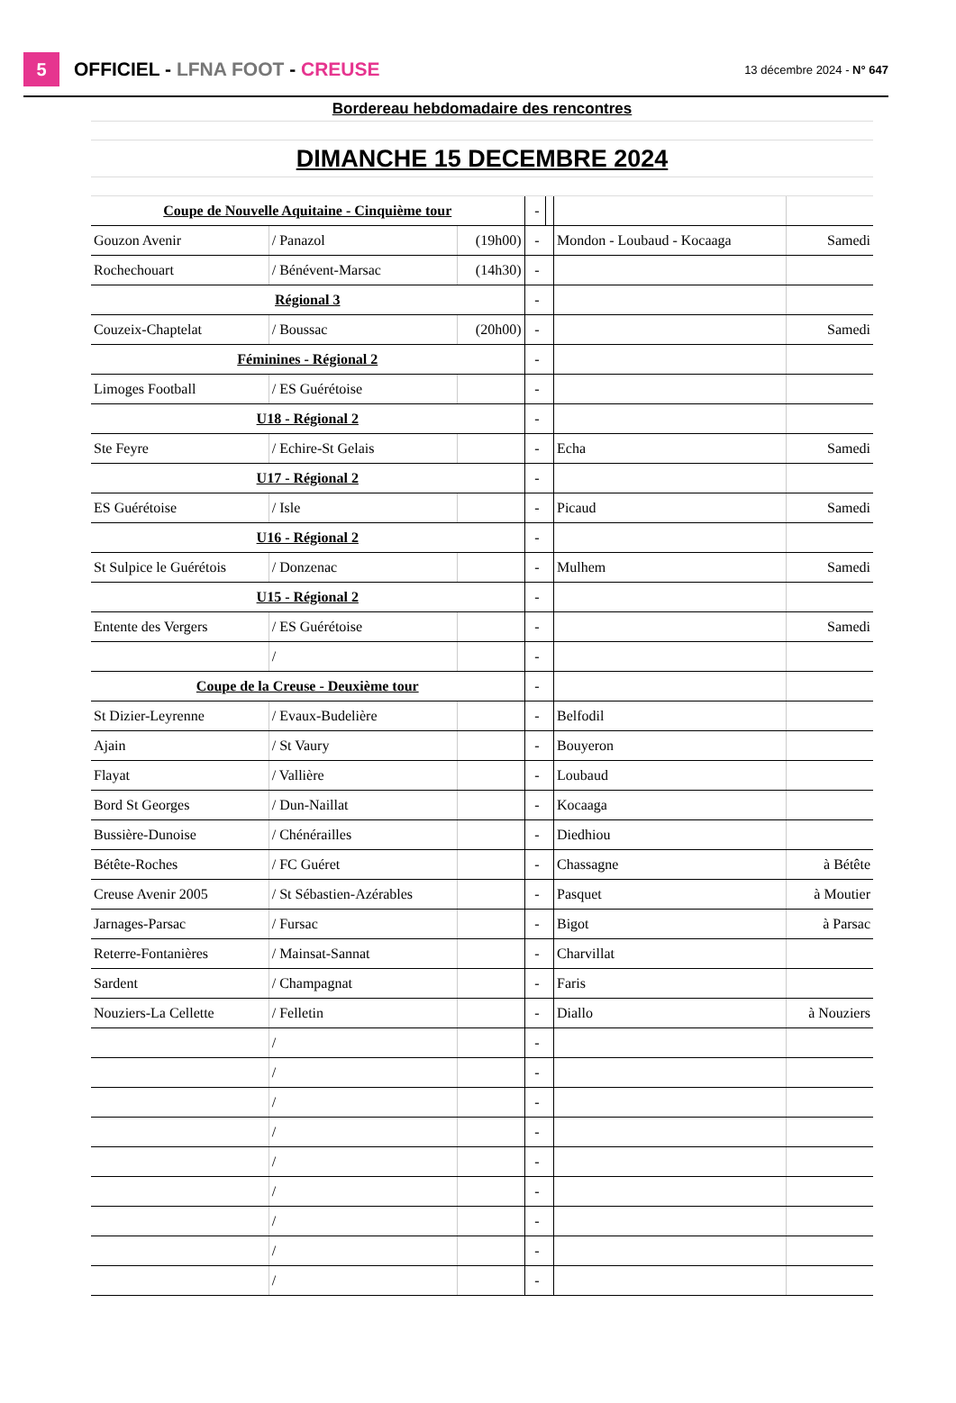5
OFFICIEL - LFNA FOOT - CREUSE
13 décembre 2024 - N° 647
| Bordereau hebdomadaire des rencontres | | | | | | | |
| DIMANCHE 15 DECEMBRE 2024 | | | | | | | |
| Coupe de Nouvelle Aquitaine - Cinquième tour | | | | - | | | |
| Gouzon Avenir | / Panazol | (19h00) | | - | | Mondon - Loubaud - Kocaaga | Samedi |
| Rochechouart | / Bénévent-Marsac | (14h30) | | - | | | |
| Régional 3 | | | | - | | | |
| Couzeix-Chaptelat | / Boussac | (20h00) | | - | | | Samedi |
| Féminines - Régional 2 | | | | - | | | |
| Limoges Football | / ES Guérétoise | | | - | | | |
| U18 - Régional 2 | | | | - | | | |
| Ste Feyre | / Echire-St Gelais | | | - | | Echa | Samedi |
| U17 - Régional 2 | | | | - | | | |
| ES Guérétoise | / Isle | | | - | | Picaud | Samedi |
| U16 - Régional 2 | | | | - | | | |
| St Sulpice le Guérétois | / Donzenac | | | - | | Mulhem | Samedi |
| U15 - Régional 2 | | | | - | | | |
| Entente des Vergers | / ES Guérétoise | | | - | | | Samedi |
| | / | | | - | | | |
| Coupe de la Creuse - Deuxième tour | | | | - | | | |
| St Dizier-Leyrenne | / Evaux-Budelière | | | - | | Belfodil | |
| Ajain | / St Vaury | | | - | | Bouyeron | |
| Flayat | / Vallière | | | - | | Loubaud | |
| Bord St Georges | / Dun-Naillat | | | - | | Kocaaga | |
| Bussière-Dunoise | / Chénérailles | | | - | | Diedhiou | |
| Bétête-Roches | / FC Guéret | | | - | | Chassagne | à Bétête |
| Creuse Avenir 2005 | / St Sébastien-Azérables | | | - | | Pasquet | à Moutier |
| Jarnages-Parsac | / Fursac | | | - | | Bigot | à Parsac |
| Reterre-Fontanières | / Mainsat-Sannat | | | - | | Charvillat | |
| Sardent | / Champagnat | | | - | | Faris | |
| Nouziers-La Cellette | / Felletin | | | - | | Diallo | à Nouziers |
| | / | | | - | | | |
| | / | | | - | | | |
| | / | | | - | | | |
| | / | | | - | | | |
| | / | | | - | | | |
| | / | | | - | | | |
| | / | | | - | | | |
| | / | | | - | | | |
| | / | | | - | | | |